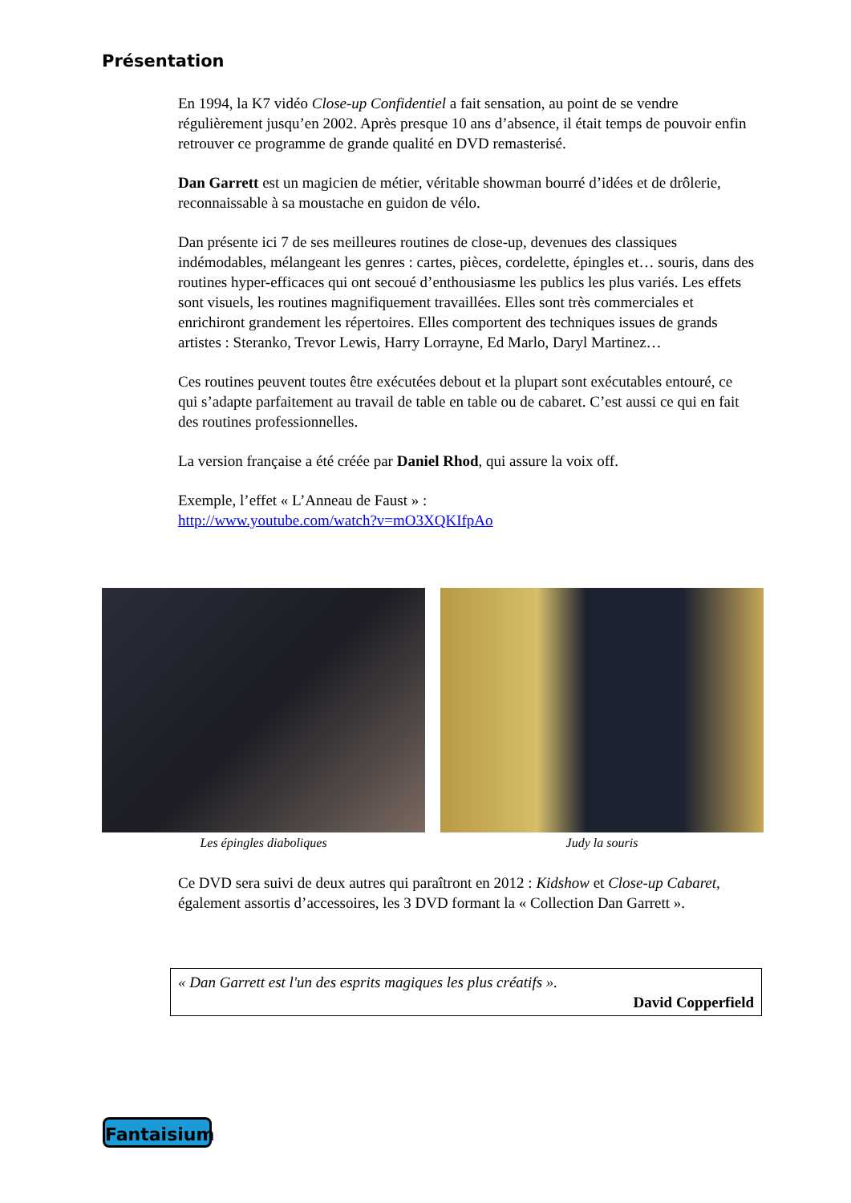Présentation
En 1994, la K7 vidéo Close-up Confidentiel a fait sensation, au point de se vendre régulièrement jusqu’en 2002. Après presque 10 ans d’absence, il était temps de pouvoir enfin retrouver ce programme de grande qualité en DVD remasterisé.
Dan Garrett est un magicien de métier, véritable showman bourré d’idées et de drôlerie, reconnaissable à sa moustache en guidon de vélo.
Dan présente ici 7 de ses meilleures routines de close-up, devenues des classiques indémodables, mélangeant les genres : cartes, pièces, cordelette, épingles et… souris, dans des routines hyper-efficaces qui ont secoué d’enthousiasme les publics les plus variés. Les effets sont visuels, les routines magnifiquement travaillées. Elles sont très commerciales et enrichiront grandement les répertoires. Elles comportent des techniques issues de grands artistes : Steranko, Trevor Lewis, Harry Lorrayne, Ed Marlo, Daryl Martinez…
Ces routines peuvent toutes être exécutées debout et la plupart sont exécutables entouré, ce qui s’adapte parfaitement au travail de table en table ou de cabaret. C’est aussi ce qui en fait des routines professionnelles.
La version française a été créée par Daniel Rhod, qui assure la voix off.
Exemple, l’effet « L’Anneau de Faust » :
http://www.youtube.com/watch?v=mO3XQKIfpAo
Les épingles diaboliques Judy la souris
Ce DVD sera suivi de deux autres qui paraîtront en 2012 : Kidshow et Close-up Cabaret, également assortis d’accessoires, les 3 DVD formant la « Collection Dan Garrett ».
« Dan Garrett est l'un des esprits magiques les plus créatifs ».
David Copperfield
Fantaisium